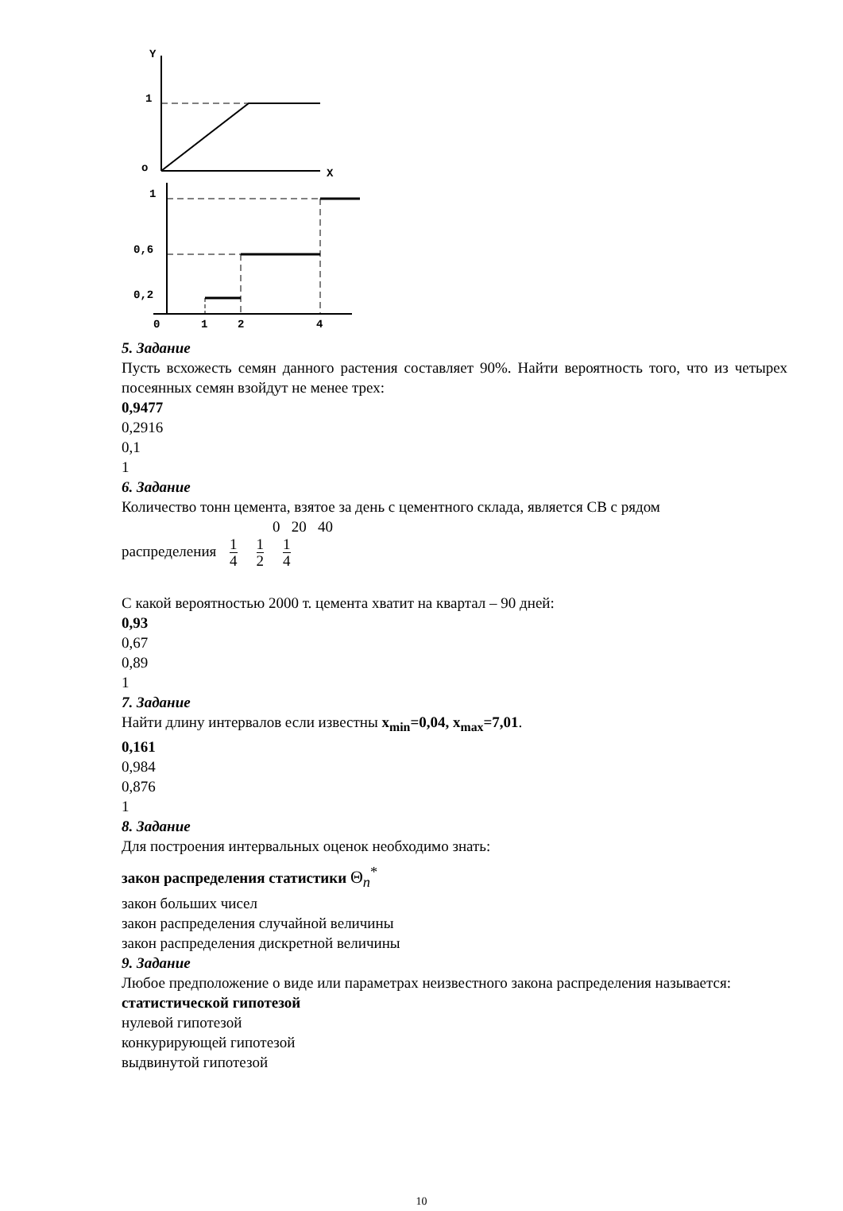Y
X
1
o
1
0,6
0,2
0
1
2
4
5. Задание
Пусть всхожесть семян данного растения составляет 90%. Найти вероятность того, что из четырех посеянных семян взойдут не менее трех:
0,9477
0,2916
0,1
1
6. Задание
Количество тонн цемента, взятое за день с цементного склада, является СВ с рядом
0 20 40
распределения 1 4 1 2 1 4
С какой вероятностью 2000 т. цемента хватит на квартал – 90 дней:
0,93
0,67
0,89
1
7. Задание
Найти длину интервалов если известны x<sub>min</sub>=0,04, x<sub>max</sub>=7,01.
0,161
0,984
0,876
1
8. Задание
Для построения интервальных оценок необходимо знать:
закон распределения статистики Θ<sub>n</sub><sup>*</sup>
закон больших чисел
закон распределения случайной величины
закон распределения дискретной величины
9. Задание
Любое предположение о виде или параметрах неизвестного закона распределения называется:
статистической гипотезой
нулевой гипотезой
конкурирующей гипотезой
выдвинутой гипотезой
10